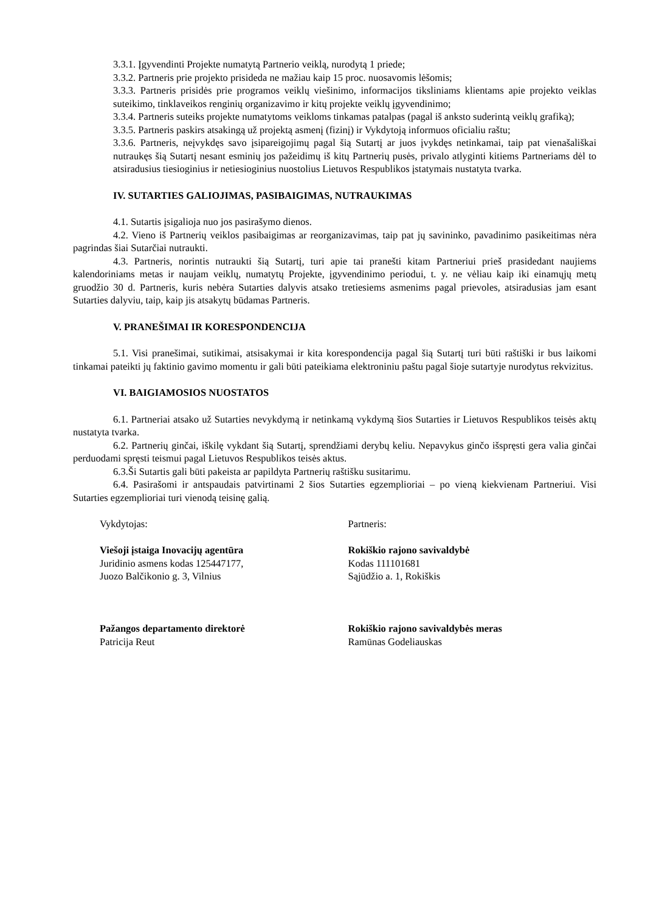3.3.1. Įgyvendinti Projekte numatytą Partnerio veiklą, nurodytą 1 priede;
3.3.2. Partneris prie projekto prisideda ne mažiau kaip 15 proc. nuosavomis lėšomis;
3.3.3. Partneris prisidės prie programos veiklų viešinimo, informacijos tiksliniams klientams apie projekto veiklas suteikimo, tinklaveikos renginių organizavimo ir kitų projekte veiklų įgyvendinimo;
3.3.4. Partneris suteiks projekte numatytoms veikloms tinkamas patalpas (pagal iš anksto suderintą veiklų grafiką);
3.3.5. Partneris paskirs atsakingą už projektą asmenį (fizinį) ir Vykdytoją informuos oficialiu raštu;
3.3.6. Partneris, neįvykdęs savo įsipareigojimų pagal šią Sutartį ar juos įvykdęs netinkamai, taip pat vienašališkai nutraukęs šią Sutartį nesant esminių jos pažeidimų iš kitų Partnerių pusės, privalo atlyginti kitiems Partneriams dėl to atsiradusius tiesioginius ir netiesioginius nuostolius Lietuvos Respublikos įstatymais nustatyta tvarka.
IV. SUTARTIES GALIOJIMAS, PASIBAIGIMAS, NUTRAUKIMAS
4.1. Sutartis įsigalioja nuo jos pasirašymo dienos.
4.2. Vieno iš Partnerių veiklos pasibaigimas ar reorganizavimas, taip pat jų savininko, pavadinimo pasikeitimas nėra pagrindas šiai Sutarčiai nutraukti.
4.3. Partneris, norintis nutraukti šią Sutartį, turi apie tai pranešti kitam Partneriui prieš prasidedant naujiems kalendoriniams metas ir naujam veiklų, numatytų Projekte, įgyvendinimo periodui, t. y. ne vėliau kaip iki einamųjų metų gruodžio 30 d. Partneris, kuris nebėra Sutarties dalyvis atsako tretiesiems asmenims pagal prievoles, atsiradusias jam esant Sutarties dalyviu, taip, kaip jis atsakytų būdamas Partneris.
V. PRANEŠIMAI IR KORESPONDENCIJA
5.1. Visi pranešimai, sutikimai, atsisakymai ir kita korespondencija pagal šią Sutartį turi būti raštiški ir bus laikomi tinkamai pateikti jų faktinio gavimo momentu ir gali būti pateikiama elektroniniu paštu pagal šioje sutartyje nurodytus rekvizitus.
VI. BAIGIAMOSIOS NUOSTATOS
6.1. Partneriai atsako už Sutarties nevykdymą ir netinkamą vykdymą šios Sutarties ir Lietuvos Respublikos teisės aktų nustatyta tvarka.
6.2. Partnerių ginčai, iškilę vykdant šią Sutartį, sprendžiami derybų keliu. Nepavykus ginčo išspręsti gera valia ginčai perduodami spręsti teismui pagal Lietuvos Respublikos teisės aktus.
6.3.Ši Sutartis gali būti pakeista ar papildyta Partnerių raštišku susitarimu.
6.4. Pasirašomi ir antspaudais patvirtinami 2 šios Sutarties egzemplioriai – po vieną kiekvienam Partneriui. Visi Sutarties egzemplioriai turi vienodą teisinę galią.
Vykdytojas:
Viešoji įstaiga Inovacijų agentūra
Juridinio asmens kodas 125447177,
Juozo Balčikonio g. 3, Vilnius
Pažangos departamento direktorė
Patricija Reut
Partneris:
Rokiškio rajono savivaldybė
Kodas 111101681
Sąjūdžio a. 1, Rokiškis
Rokiškio rajono savivaldybės meras
Ramūnas Godeliauskas